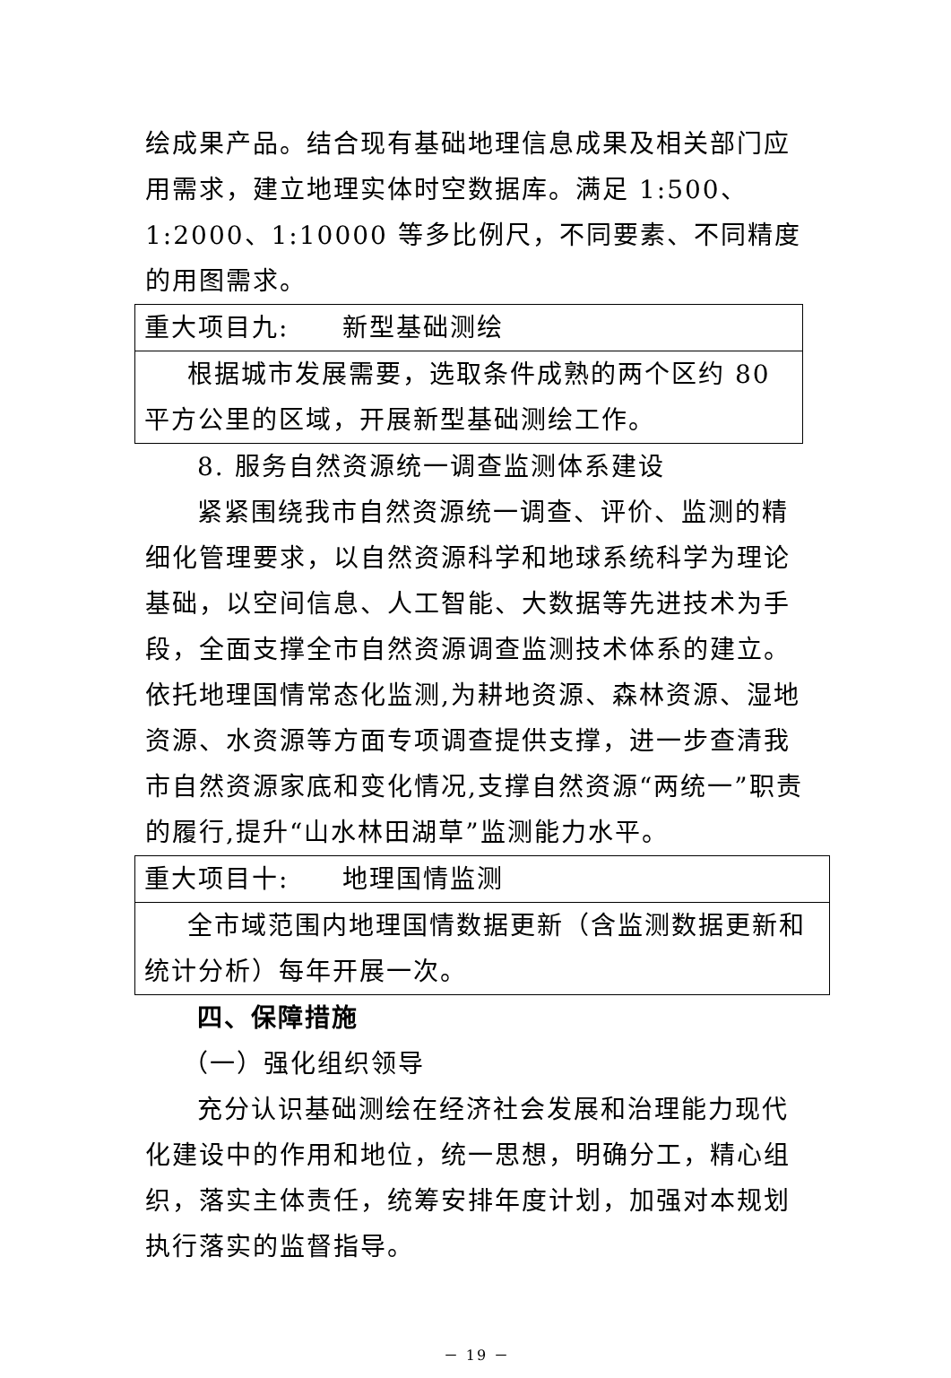绘成果产品。结合现有基础地理信息成果及相关部门应用需求，建立地理实体时空数据库。满足 1:500、1:2000、1:10000 等多比例尺，不同要素、不同精度的用图需求。
| 重大项目九: 新型基础测绘 |
| 根据城市发展需要，选取条件成熟的两个区约 80 平方公里的区域，开展新型基础测绘工作。 |
8. 服务自然资源统一调查监测体系建设
紧紧围绕我市自然资源统一调查、评价、监测的精细化管理要求，以自然资源科学和地球系统科学为理论基础，以空间信息、人工智能、大数据等先进技术为手段，全面支撑全市自然资源调查监测技术体系的建立。依托地理国情常态化监测,为耕地资源、森林资源、湿地资源、水资源等方面专项调查提供支撑，进一步查清我市自然资源家底和变化情况,支撑自然资源“两统一”职责的履行,提升“山水林田湖草”监测能力水平。
| 重大项目十: 地理国情监测 |
| 全市域范围内地理国情数据更新（含监测数据更新和统计分析）每年开展一次。 |
四、保障措施
（一）强化组织领导
充分认识基础测绘在经济社会发展和治理能力现代化建设中的作用和地位，统一思想，明确分工，精心组织，落实主体责任，统筹安排年度计划，加强对本规划执行落实的监督指导。
－ 19 －